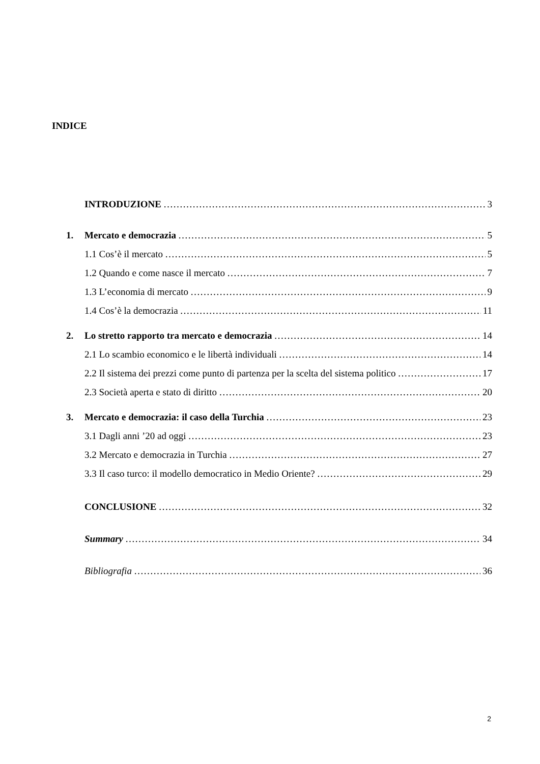INDICE
INTRODUZIONE 3
1. Mercato e democrazia 5
1.1 Cos’è il mercato 5
1.2 Quando e come nasce il mercato 7
1.3 L’economia di mercato 9
1.4 Cos’è la democrazia 11
2. Lo stretto rapporto tra mercato e democrazia 14
2.1 Lo scambio economico e le libertà individuali 14
2.2 Il sistema dei prezzi come punto di partenza per la scelta del sistema politico 17
2.3 Società aperta e stato di diritto 20
3. Mercato e democrazia: il caso della Turchia 23
3.1 Dagli anni ’20 ad oggi 23
3.2 Mercato e democrazia in Turchia 27
3.3 Il caso turco: il modello democratico in Medio Oriente? 29
CONCLUSIONE 32
Summary 34
Bibliografia 36
2